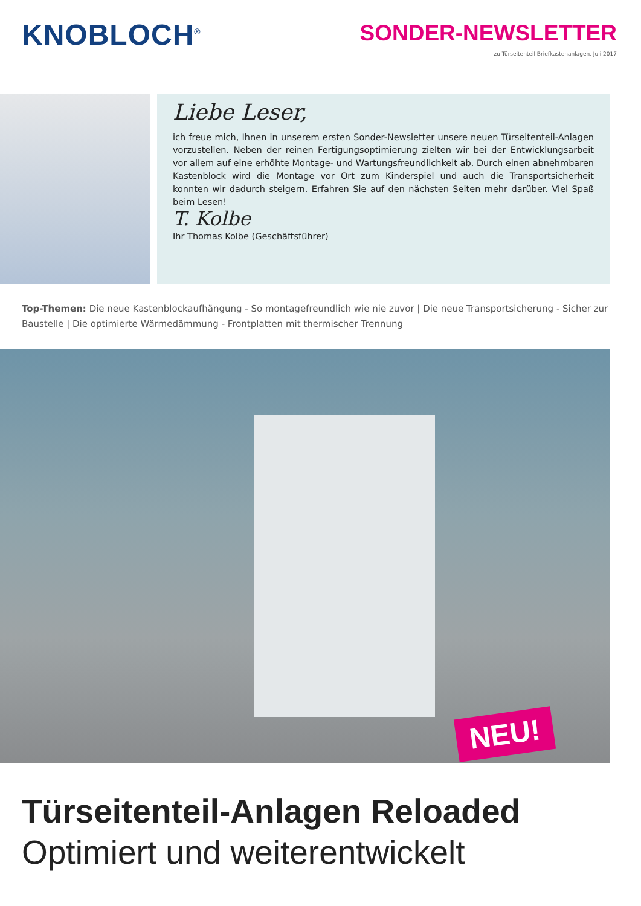KNOBLOCH<sup>®</sup>
SONDER-NEWSLETTER
zu Türseitenteil-Briefkastenanlagen, Juli 2017
Liebe Leser,
ich freue mich, Ihnen in unserem ersten Sonder-Newsletter unsere neuen Türseitenteil-Anlagen vorzustellen. Neben der reinen Fertigungsoptimierung zielten wir bei der Entwicklungsarbeit vor allem auf eine erhöhte Montage- und Wartungsfreundlichkeit ab. Durch einen abnehmbaren Kastenblock wird die Montage vor Ort zum Kinderspiel und auch die Transportsicherheit konnten wir dadurch steigern. Erfahren Sie auf den nächsten Seiten mehr darüber. Viel Spaß beim Lesen!
T. Kolbe
Ihr Thomas Kolbe (Geschäftsführer)
Top-Themen: Die neue Kastenblockaufhängung - So montagefreundlich wie nie zuvor | Die neue Transportsicherung - Sicher zur Baustelle | Die optimierte Wärmedämmung - Frontplatten mit thermischer Trennung
NEU!
Türseitenteil-Anlagen Reloaded
Optimiert und weiterentwickelt